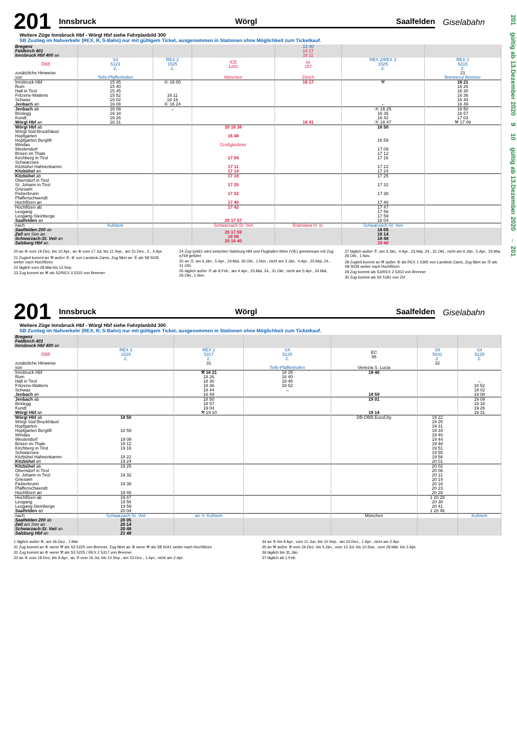201
Innsbruck Wörgl Saalfelden
Giselabahn
Weitere Züge Innsbruck Hbf - Wörgl Hbf siehe Fahrplanbild 300
SB Zustieg im Nahverkehr (REX, R, S-Bahn) nur mit gültigem Ticket, ausgenommen in Stationen ohne Möglichkeit zum Ticketkauf.
| Bregenz Feldkirch 401 Innsbruck Hbf 400 an | | | | 13 40 14 17 16 11 | | |
| ÖBB | S4 5123 2. | REX 2 1525 2. | ICE 1281 | rjx 167 | REX 2/REX 3 1525 2. | REX 2 5315 2. |
| zusätzliche Hinweise | | | | | | 21 |
| von | Telfs-Pfaffenhofen | | München | Zürich | | Brennero/ Brenner |
| Innsbruck Hbf | 15 35 | Ⓐ 16 00 | | 16 17 | ⚒ | 16 21 |
| Rum | 15 40 | | | | | 16 26 |
| Hall in Tirol | 15 45 | | | | | 16 30 |
| Fritzens-Wattens | 15 52 | 16 11 | | | | 16 36 |
| Schwaz | 16 02 | 16 19 | | | | 16 44 |
| Jenbach an | 16 08 | Ⓐ 16 24 | | | ← | 16 49 |
| Jenbach ab | 16 09 | → | | | Ⓐ 16 25 | 16 50 |
| Brixlegg | 16 18 | | | | 16 35 | 16 57 |
| Kundl | 16 26 | | | | 16 42 | 17 03 |
| Wörgl Hbf an | 16 31 | | | 16 41 | Ⓐ 16 47 | ⚒ 17 09 |
| Wörgl Hbf ab | | | 20 16 38 | | 16 50 | |
| Wörgl Süd-Bruckhäusl | | | | | | |
| Hopfgarten | | | 16 48 | | | |
| Hopfgarten Berglift | | | | | 16 59 | |
| Windau | | | Großglockner | | | |
| Westendorf | | | | | 17 09 | |
| Brixen im Thale | | | | | 17 12 | |
| Kirchberg in Tirol | | | 17 04 | | 17 16 | |
| Schwarzsee | | | | | | |
| Kitzbühel Hahnenkamm | | | 17 11 | | 17 22 | |
| Kitzbühel an | | | 17 14 | | 17 24 | |
| Kitzbühel ab | | | 17 16 | | 17 25 | |
| Oberndorf in Tirol | | | | | | |
| St. Johann in Tirol | | | 17 25 | | 17 32 | |
| Grieswirt | | | | | | |
| Fieberbrunn | | | 17 32 | | 17 38 | |
| Pfaffenschwendt | | | | | | |
| Hochfilzen an | | | 17 40 | | 17 46 | |
| Hochfilzen ab | | | 17 42 | | 17 47 | |
| Leogang | | | | | 17 56 | |
| Leogang-Steinberge | | | | | 17 59 | |
| Saalfelden an | | | 20 17 57 | | 18 04 | |
| nach | Kufstein | | Schwarzach-St. Veit | Bratislava hl. st. | Schwarzach-St. Veit | |
| Saalfelden 200 ab Zell am See an Schwarzach-St. Veit an Salzburg Hbf an | | | 20 17 59 18 08 20 18 40 | | 18 05 18 14 18 48 19 48 | |
20 an ⑥ vom 19.Dez. bis 10.Apr., an ⑥ vom 17.Jul. bis 11.Sep., am 31.Dez., 2., 4.Apr.
21 Zugteil kommt an ⚒ außer ⑤, ⑥ von Landeck-Zams, Zug fährt an Ⓐ als S8 5035 weiter nach Hochfilzen
22 täglich vom 28.Mai bis 12.Sep.
23 Zug kommt an ⚒ als S2/REX 3 5315 von Brenner
24 Zug rjx661 wird zwischen Salzburg Hbf und Flughafen Wien (VIE) gemeinsam mit Zug rj769 geführt
25 an ⑦, am 6.Jän., 5.Apr., 24.Mai, 26.Okt., 1.Nov., nicht am 3.Jän., 4.Apr., 23.Mai, 24., 31.Okt.
26 täglich außer ⑦ ab 8.Feb., am 4.Apr., 23.Mai, 24., 31.Okt., nicht am 5.Apr., 24.Mai, 26.Okt., 1.Nov.
27 täglich außer ⑦, am 3.Jän., 4.Apr., 23.Mai, 24., 31.Okt., nicht am 6.Jän., 5.Apr., 24.Mai, 26.Okt., 1.Nov.
28 Zugteil kommt an ⚒ außer ⑥ als REX 1 5395 von Landeck-Zams, Zug fährt an Ⓐ als S8 5039 weiter nach Hochfilzen
29 Zug kommt als S3/REX 2 5353 von Brenner
30 Zug kommt als S4 5181 von Zirl
201
Innsbruck Wörgl Saalfelden
Giselabahn
Weitere Züge Innsbruck Hbf - Wörgl Hbf siehe Fahrplanbild 300
SB Zustieg im Nahverkehr (REX, R, S-Bahn) nur mit gültigem Ticket, ausgenommen in Stationen ohne Möglichkeit zum Ticketkauf.
| Bregenz Feldkirch 401 Innsbruck Hbf 400 an | | | | | | |
| ÖBB | REX 3 1529 2. | REX 2 5317 2. | S4 5129 2. | EC 86 | S8 5041 2. | S4 5129 2. |
| zusätzliche Hinweise | | 31 | | | 32 | |
| von | | | Telfs-Pfaffenhofen | Venezia S. Lucia | | |
| Innsbruck Hbf | | ⚒ 18 21 | 18 35 | 18 40 | | |
| Rum | | 18 26 | 18 40 | | | |
| Hall in Tirol | | 18 30 | 18 45 | | | ← |
| Fritzens-Wattens | | 18 36 | 18 52 | | | 18 52 |
| Schwaz | | 18 44 | → | | | 19 02 |
| Jenbach an | | 18 49 | | 18 59 | | 19 08 |
| Jenbach ab | | 18 50 | | 19 01 | | 19 09 |
| Brixlegg | | 18 57 | | | | 19 18 |
| Kundl | | 19 04 | | | | 19 26 |
| Wörgl Hbf an | | ⚒ 19 10 | | 19 14 | | 19 31 |
| Wörgl Hbf ab | 18 50 | | | DB-ÖBB EuroCity | 19 22 | |
| Wörgl Süd-Bruckhäusl | | | | | 19 26 | |
| Hopfgarten | | | | | 19 31 | |
| Hopfgarten Berglift | 18 59 | | | | 19 34 | |
| Windau | | | | | 19 40 | |
| Westendorf | 19 09 | | | | 19 44 | |
| Brixen im Thale | 19 12 | | | | 19 48 | |
| Kirchberg in Tirol | 19 16 | | | | 19 51 | |
| Schwarzsee | | | | | 19 55 | |
| Kitzbühel Hahnenkamm | 19 22 | | | | 19 58 | |
| Kitzbühel an | 19 24 | | | | 20 01 | |
| Kitzbühel ab | 19 25 | | | | 20 02 | |
| Oberndorf in Tirol | | | | | 20 06 | |
| St. Johann in Tirol | 19 32 | | | | 20 11 | |
| Grieswirt | | | | | 20 14 | |
| Fieberbrunn | 19 38 | | | | 20 18 | |
| Pfaffenschwendt | | | | | 20 23 | |
| Hochfilzen an | 19 46 | | | | 20 28 | |
| Hochfilzen ab | 19 47 | | | | 1 20 29 | |
| Leogang | 19 56 | | | | 20 38 | |
| Leogang-Steinberge | 19 59 | | | | 20 41 | |
| Saalfelden an | 20 04 | | | | 1 20 46 | |
| nach | Schwarzach-St. Veit | an Ⓐ Kufstein | | München | | Kufstein |
| Saalfelden 200 ab Zell am See an Schwarzach-St. Veit an Salzburg Hbf an | 20 05 20 14 20 48 21 48 | | | | | |
1 täglich außer ⑥, am 26.Dez., 1.Mai
31 Zug kommt an ⑥ wenn ⚒ als S3 5225 von Brenner, Zug fährt an ⑥ wenn ⚒ als S8 5041 weiter nach Hochfilzen
32 Zug kommt an ⑥ wenn ⚒ als S3 5225 / REX 2 5317 von Brenner
33 an ⑤ vom 18.Dez. bis 9.Apr., an ⑤ vom 16.Jul. bis 10.Sep., am 23.Dez., 1.Apr., nicht am 2.Apr.
34 an ⑤ bis 9.Apr., vom 11.Jun. bis 10.Sep., am 23.Dez., 1.Apr., nicht am 2.Apr.
35 an ⚒ außer ⑥ vom 24.Dez. bis 5.Jän., vom 12.Jul. bis 10.Sep., vom 29.Mär. bis 2.Apr.
36 täglich bis 31.Jän.
37 täglich ab 1.Feb.
201 gültig ab 13.Dezember 2020 9 10 gültig ab 13.Dezember 2020 ← 201